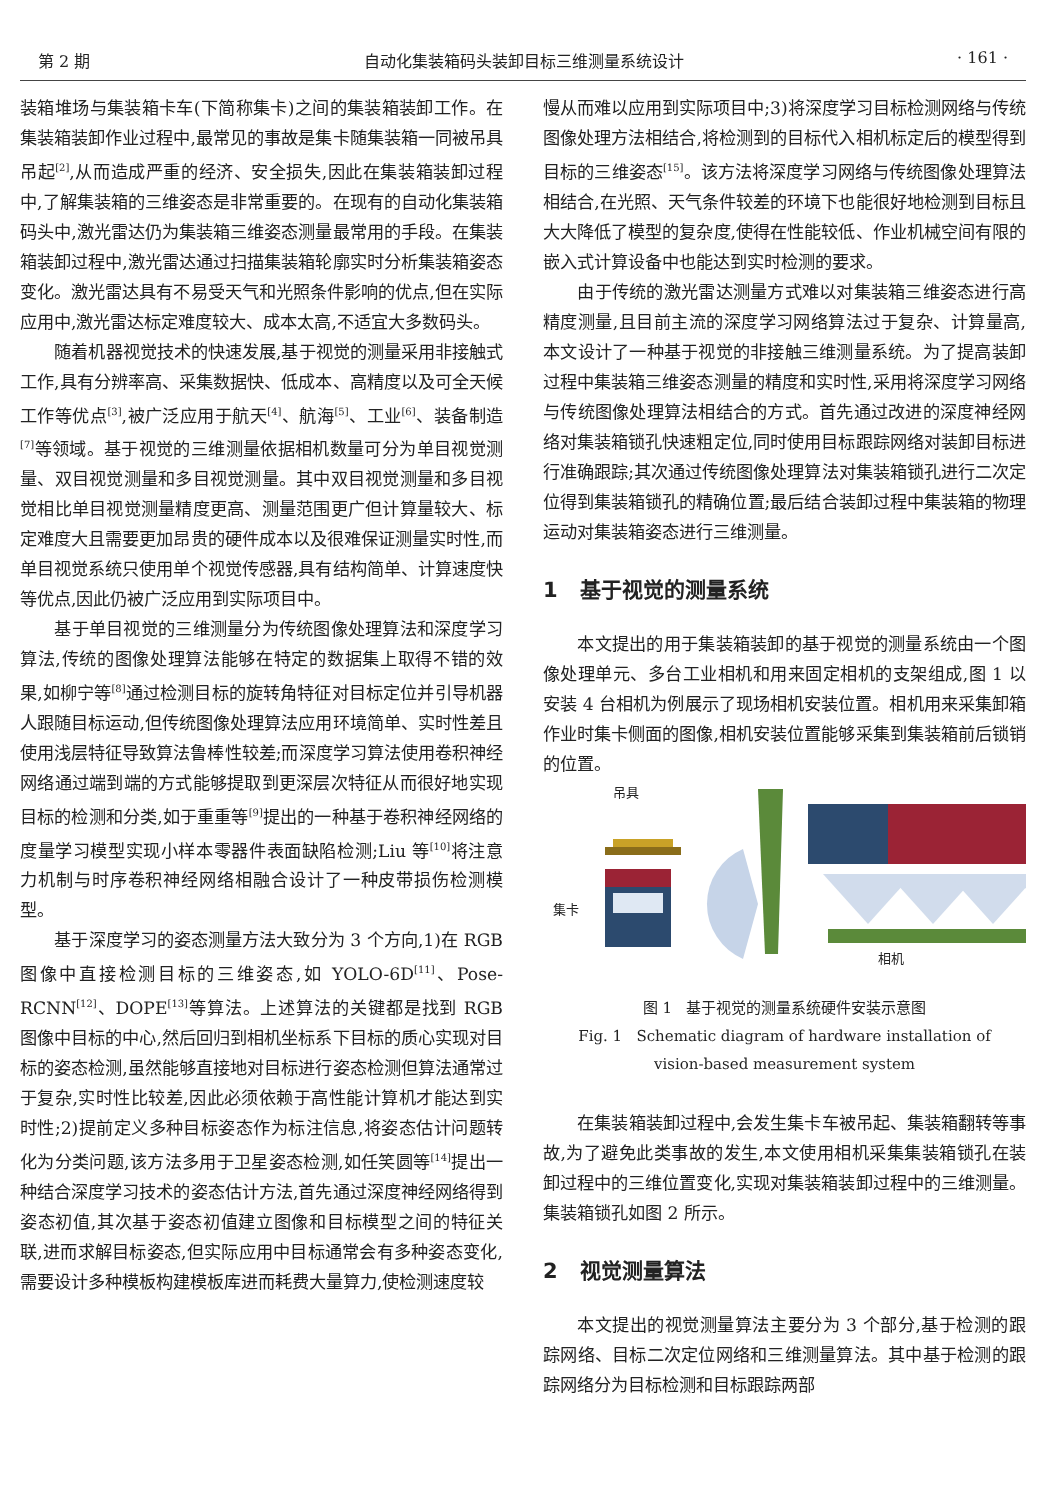第 2 期 自动化集装箱码头装卸目标三维测量系统设计 · 161 ·
装箱堆场与集装箱卡车(下简称集卡)之间的集装箱装卸工作。在集装箱装卸作业过程中,最常见的事故是集卡随集装箱一同被吊具吊起<sup>[2]</sup>,从而造成严重的经济、安全损失,因此在集装箱装卸过程中,了解集装箱的三维姿态是非常重要的。在现有的自动化集装箱码头中,激光雷达仍为集装箱三维姿态测量最常用的手段。在集装箱装卸过程中,激光雷达通过扫描集装箱轮廓实时分析集装箱姿态变化。激光雷达具有不易受天气和光照条件影响的优点,但在实际应用中,激光雷达标定难度较大、成本太高,不适宜大多数码头。
随着机器视觉技术的快速发展,基于视觉的测量采用非接触式工作,具有分辨率高、采集数据快、低成本、高精度以及可全天候工作等优点<sup>[3]</sup>,被广泛应用于航天<sup>[4]</sup>、航海<sup>[5]</sup>、工业<sup>[6]</sup>、装备制造<sup>[7]</sup>等领域。基于视觉的三维测量依据相机数量可分为单目视觉测量、双目视觉测量和多目视觉测量。其中双目视觉测量和多目视觉相比单目视觉测量精度更高、测量范围更广但计算量较大、标定难度大且需要更加昂贵的硬件成本以及很难保证测量实时性,而单目视觉系统只使用单个视觉传感器,具有结构简单、计算速度快等优点,因此仍被广泛应用到实际项目中。
基于单目视觉的三维测量分为传统图像处理算法和深度学习算法,传统的图像处理算法能够在特定的数据集上取得不错的效果,如柳宁等<sup>[8]</sup>通过检测目标的旋转角特征对目标定位并引导机器人跟随目标运动,但传统图像处理算法应用环境简单、实时性差且使用浅层特征导致算法鲁棒性较差;而深度学习算法使用卷积神经网络通过端到端的方式能够提取到更深层次特征从而很好地实现目标的检测和分类,如于重重等<sup>[9]</sup>提出的一种基于卷积神经网络的度量学习模型实现小样本零器件表面缺陷检测;Liu 等<sup>[10]</sup>将注意力机制与时序卷积神经网络相融合设计了一种皮带损伤检测模型。
基于深度学习的姿态测量方法大致分为 3 个方向,1)在 RGB 图像中直接检测目标的三维姿态,如 YOLO-6D<sup>[11]</sup>、Pose-RCNN<sup>[12]</sup>、DOPE<sup>[13]</sup>等算法。上述算法的关键都是找到 RGB 图像中目标的中心,然后回归到相机坐标系下目标的质心实现对目标的姿态检测,虽然能够直接地对目标进行姿态检测但算法通常过于复杂,实时性比较差,因此必须依赖于高性能计算机才能达到实时性;2)提前定义多种目标姿态作为标注信息,将姿态估计问题转化为分类问题,该方法多用于卫星姿态检测,如任笑圆等<sup>[14]</sup>提出一种结合深度学习技术的姿态估计方法,首先通过深度神经网络得到姿态初值,其次基于姿态初值建立图像和目标模型之间的特征关联,进而求解目标姿态,但实际应用中目标通常会有多种姿态变化,需要设计多种模板构建模板库进而耗费大量算力,使检测速度较
慢从而难以应用到实际项目中;3)将深度学习目标检测网络与传统图像处理方法相结合,将检测到的目标代入相机标定后的模型得到目标的三维姿态<sup>[15]</sup>。该方法将深度学习网络与传统图像处理算法相结合,在光照、天气条件较差的环境下也能很好地检测到目标且大大降低了模型的复杂度,使得在性能较低、作业机械空间有限的嵌入式计算设备中也能达到实时检测的要求。
由于传统的激光雷达测量方式难以对集装箱三维姿态进行高精度测量,且目前主流的深度学习网络算法过于复杂、计算量高,本文设计了一种基于视觉的非接触三维测量系统。为了提高装卸过程中集装箱三维姿态测量的精度和实时性,采用将深度学习网络与传统图像处理算法相结合的方式。首先通过改进的深度神经网络对集装箱锁孔快速粗定位,同时使用目标跟踪网络对装卸目标进行准确跟踪;其次通过传统图像处理算法对集装箱锁孔进行二次定位得到集装箱锁孔的精确位置;最后结合装卸过程中集装箱的物理运动对集装箱姿态进行三维测量。
1 基于视觉的测量系统
本文提出的用于集装箱装卸的基于视觉的测量系统由一个图像处理单元、多台工业相机和用来固定相机的支架组成,图 1 以安装 4 台相机为例展示了现场相机安装位置。相机用来采集卸箱作业时集卡侧面的图像,相机安装位置能够采集到集装箱前后锁销的位置。
吊具
集卡
相机
图 1 基于视觉的测量系统硬件安装示意图
Fig. 1 Schematic diagram of hardware installation of
vision-based measurement system
在集装箱装卸过程中,会发生集卡车被吊起、集装箱翻转等事故,为了避免此类事故的发生,本文使用相机采集集装箱锁孔在装卸过程中的三维位置变化,实现对集装箱装卸过程中的三维测量。集装箱锁孔如图 2 所示。
2 视觉测量算法
本文提出的视觉测量算法主要分为 3 个部分,基于检测的跟踪网络、目标二次定位网络和三维测量算法。其中基于检测的跟踪网络分为目标检测和目标跟踪两部